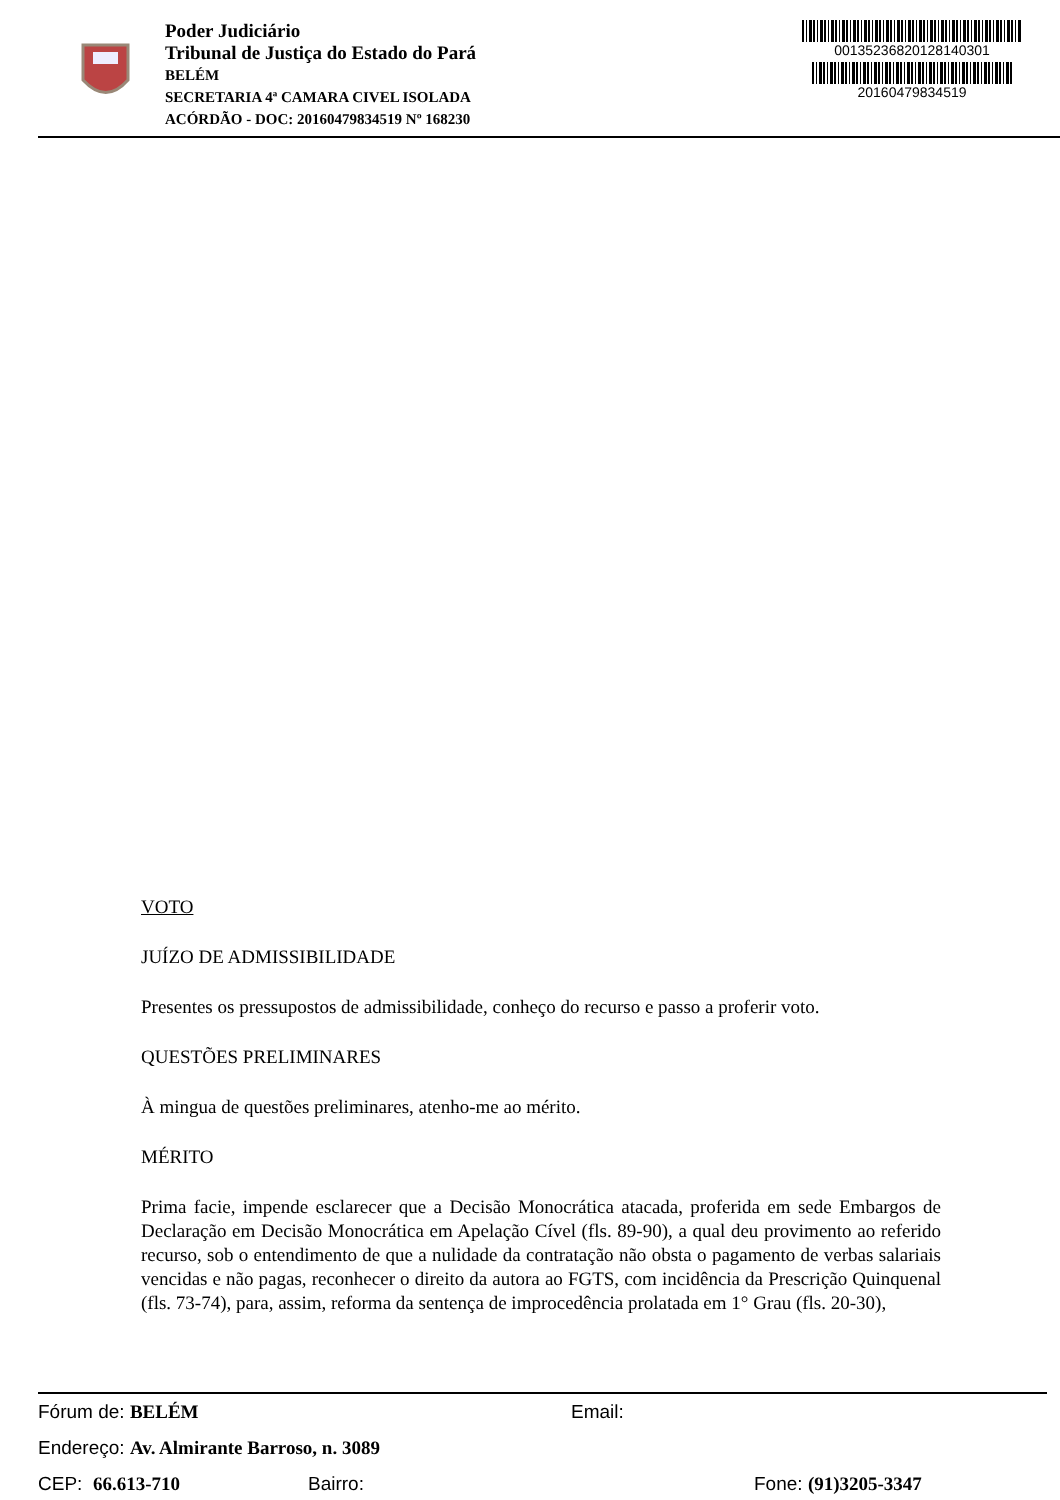Poder Judiciário
Tribunal de Justiça do Estado do Pará
BELÉM
SECRETARIA 4ª CAMARA CIVEL ISOLADA
ACÓRDÃO - DOC: 20160479834519 Nº 168230
00135236820128140301
20160479834519
VOTO
JUÍZO DE ADMISSIBILIDADE
Presentes os pressupostos de admissibilidade, conheço do recurso e passo a proferir voto.
QUESTÕES PRELIMINARES
À mingua de questões preliminares, atenho-me ao mérito.
MÉRITO
Prima facie, impende esclarecer que a Decisão Monocrática atacada, proferida em sede Embargos de Declaração em Decisão Monocrática em Apelação Cível (fls. 89-90), a qual deu provimento ao referido recurso, sob o entendimento de que a nulidade da contratação não obsta o pagamento de verbas salariais vencidas e não pagas, reconhecer o direito da autora ao FGTS, com incidência da Prescrição Quinquenal (fls. 73-74), para, assim, reforma da sentença de improcedência prolatada em 1° Grau (fls. 20-30),
Fórum de: BELÉM Email:
Endereço: Av. Almirante Barroso, n. 3089
CEP: 66.613-710 Bairro: Fone: (91)3205-3347